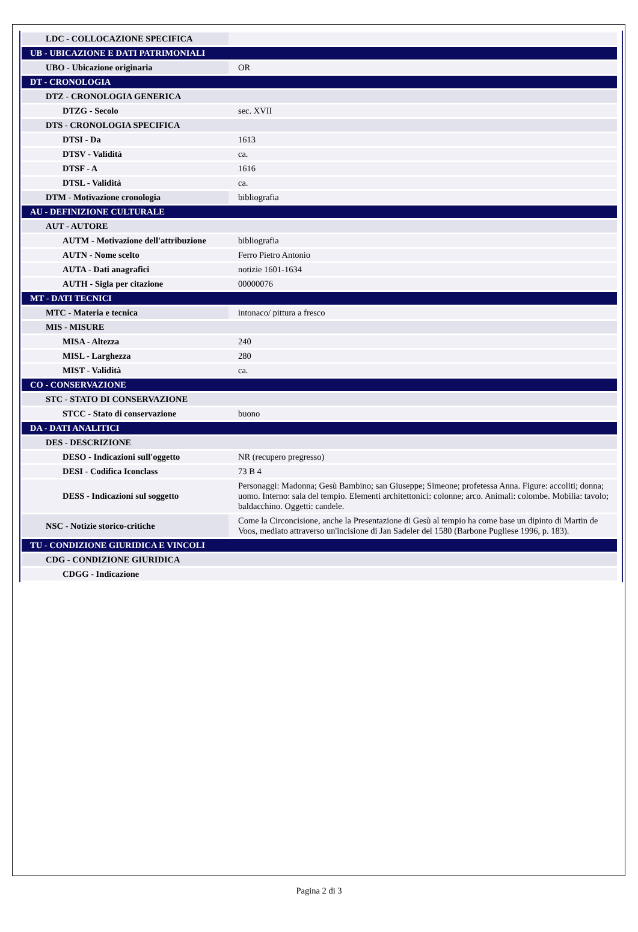| LDC - COLLOCAZIONE SPECIFICA | |
| UB - UBICAZIONE E DATI PATRIMONIALI | |
| UBO - Ubicazione originaria | OR |
| DT - CRONOLOGIA | |
| DTZ - CRONOLOGIA GENERICA | |
| DTZG - Secolo | sec. XVII |
| DTS - CRONOLOGIA SPECIFICA | |
| DTSI - Da | 1613 |
| DTSV - Validità | ca. |
| DTSF - A | 1616 |
| DTSL - Validità | ca. |
| DTM - Motivazione cronologia | bibliografia |
| AU - DEFINIZIONE CULTURALE | |
| AUT - AUTORE | |
| AUTM - Motivazione dell'attribuzione | bibliografia |
| AUTN - Nome scelto | Ferro Pietro Antonio |
| AUTA - Dati anagrafici | notizie 1601-1634 |
| AUTH - Sigla per citazione | 00000076 |
| MT - DATI TECNICI | |
| MTC - Materia e tecnica | intonaco/ pittura a fresco |
| MIS - MISURE | |
| MISA - Altezza | 240 |
| MISL - Larghezza | 280 |
| MIST - Validità | ca. |
| CO - CONSERVAZIONE | |
| STC - STATO DI CONSERVAZIONE | |
| STCC - Stato di conservazione | buono |
| DA - DATI ANALITICI | |
| DES - DESCRIZIONE | |
| DESO - Indicazioni sull'oggetto | NR (recupero pregresso) |
| DESI - Codifica Iconclass | 73 B 4 |
| DESS - Indicazioni sul soggetto | Personaggi: Madonna; Gesù Bambino; san Giuseppe; Simeone; profetessa Anna. Figure: accoliti; donna; uomo. Interno: sala del tempio. Elementi architettonici: colonne; arco. Animali: colombe. Mobilia: tavolo; baldacchino. Oggetti: candele. |
| NSC - Notizie storico-critiche | Come la Circoncisione, anche la Presentazione di Gesù al tempio ha come base un dipinto di Martin de Voos, mediato attraverso un'incisione di Jan Sadeler del 1580 (Barbone Pugliese 1996, p. 183). |
| TU - CONDIZIONE GIURIDICA E VINCOLI | |
| CDG - CONDIZIONE GIURIDICA | |
| CDGG - Indicazione | |
Pagina 2 di 3